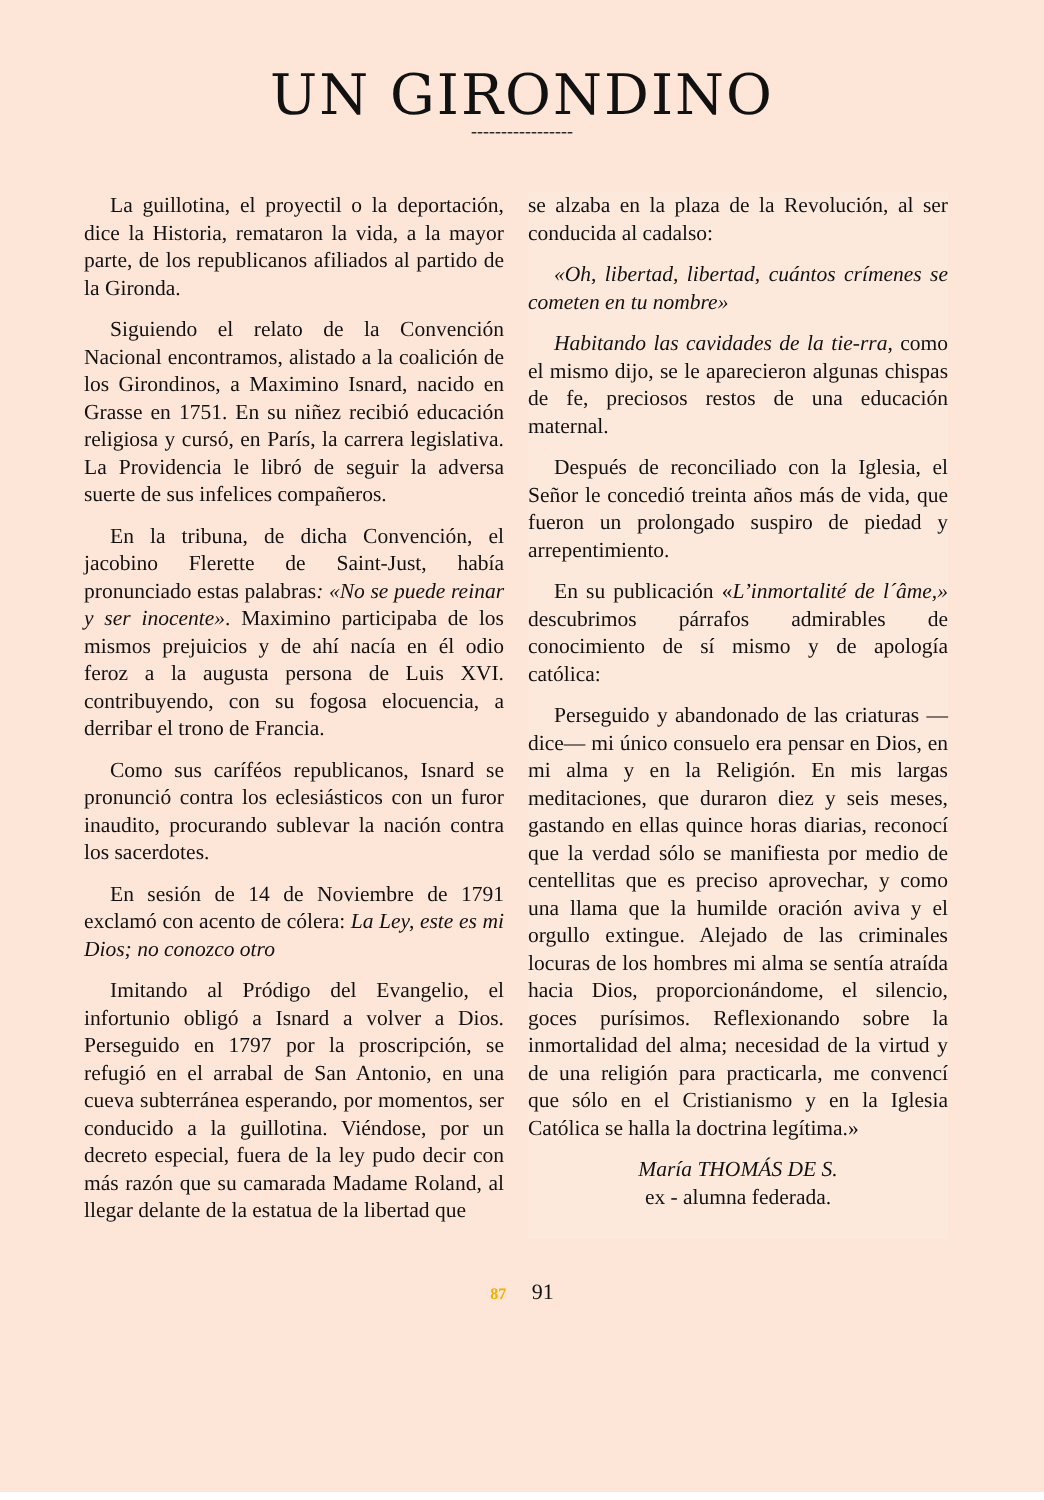UN GIRONDINO
-----------------
La guillotina, el proyectil o la deportación, dice la Historia, remataron la vida, a la mayor parte, de los republicanos afiliados al partido de la Gironda.
Siguiendo el relato de la Convención Nacional encontramos, alistado a la coalición de los Girondinos, a Maximino Isnard, nacido en Grasse en 1751. En su niñez recibió educación religiosa y cursó, en París, la carrera legislativa. La Providencia le libró de seguir la adversa suerte de sus infelices compañeros.
En la tribuna, de dicha Convención, el jacobino Flerette de Saint-Just, había pronunciado estas palabras: «No se puede reinar y ser inocente». Maximino participaba de los mismos prejuicios y de ahí nacía en él odio feroz a la augusta persona de Luis XVI. contribuyendo, con su fogosa elocuencia, a derribar el trono de Francia.
Como sus caríféos republicanos, Isnard se pronunció contra los eclesiásticos con un furor inaudito, procurando sublevar la nación contra los sacerdotes.
En sesión de 14 de Noviembre de 1791 exclamó con acento de cólera: La Ley, este es mi Dios; no conozco otro
Imitando al Pródigo del Evangelio, el infortunio obligó a Isnard a volver a Dios. Perseguido en 1797 por la proscripción, se refugió en el arrabal de San Antonio, en una cueva subterránea esperando, por momentos, ser conducido a la guillotina. Viéndose, por un decreto especial, fuera de la ley pudo decir con más razón que su camarada Madame Roland, al llegar delante de la estatua de la libertad que
se alzaba en la plaza de la Revolución, al ser conducida al cadalso:
«Oh, libertad, libertad, cuántos crímenes se cometen en tu nombre»
Habitando las cavidades de la tie-rra, como el mismo dijo, se le aparecieron algunas chispas de fe, preciosos restos de una educación maternal.
Después de reconciliado con la Iglesia, el Señor le concedió treinta años más de vida, que fueron un prolongado suspiro de piedad y arrepentimiento.
En su publicación «L’inmortalité de l´âme,» descubrimos párrafos admirables de conocimiento de sí mismo y de apología católica:
Perseguido y abandonado de las criaturas —dice— mi único consuelo era pensar en Dios, en mi alma y en la Religión. En mis largas meditaciones, que duraron diez y seis meses, gastando en ellas quince horas diarias, reconocí que la verdad sólo se manifiesta por medio de centellitas que es preciso aprovechar, y como una llama que la humilde oración aviva y el orgullo extingue. Alejado de las criminales locuras de los hombres mi alma se sentía atraída hacia Dios, proporcionándome, el silencio, goces purísimos. Reflexionando sobre la inmortalidad del alma; necesidad de la virtud y de una religión para practicarla, me convencí que sólo en el Cristianismo y en la Iglesia Católica se halla la doctrina legítima.»
María THOMÁS DE S.
ex - alumna federada.
87 91